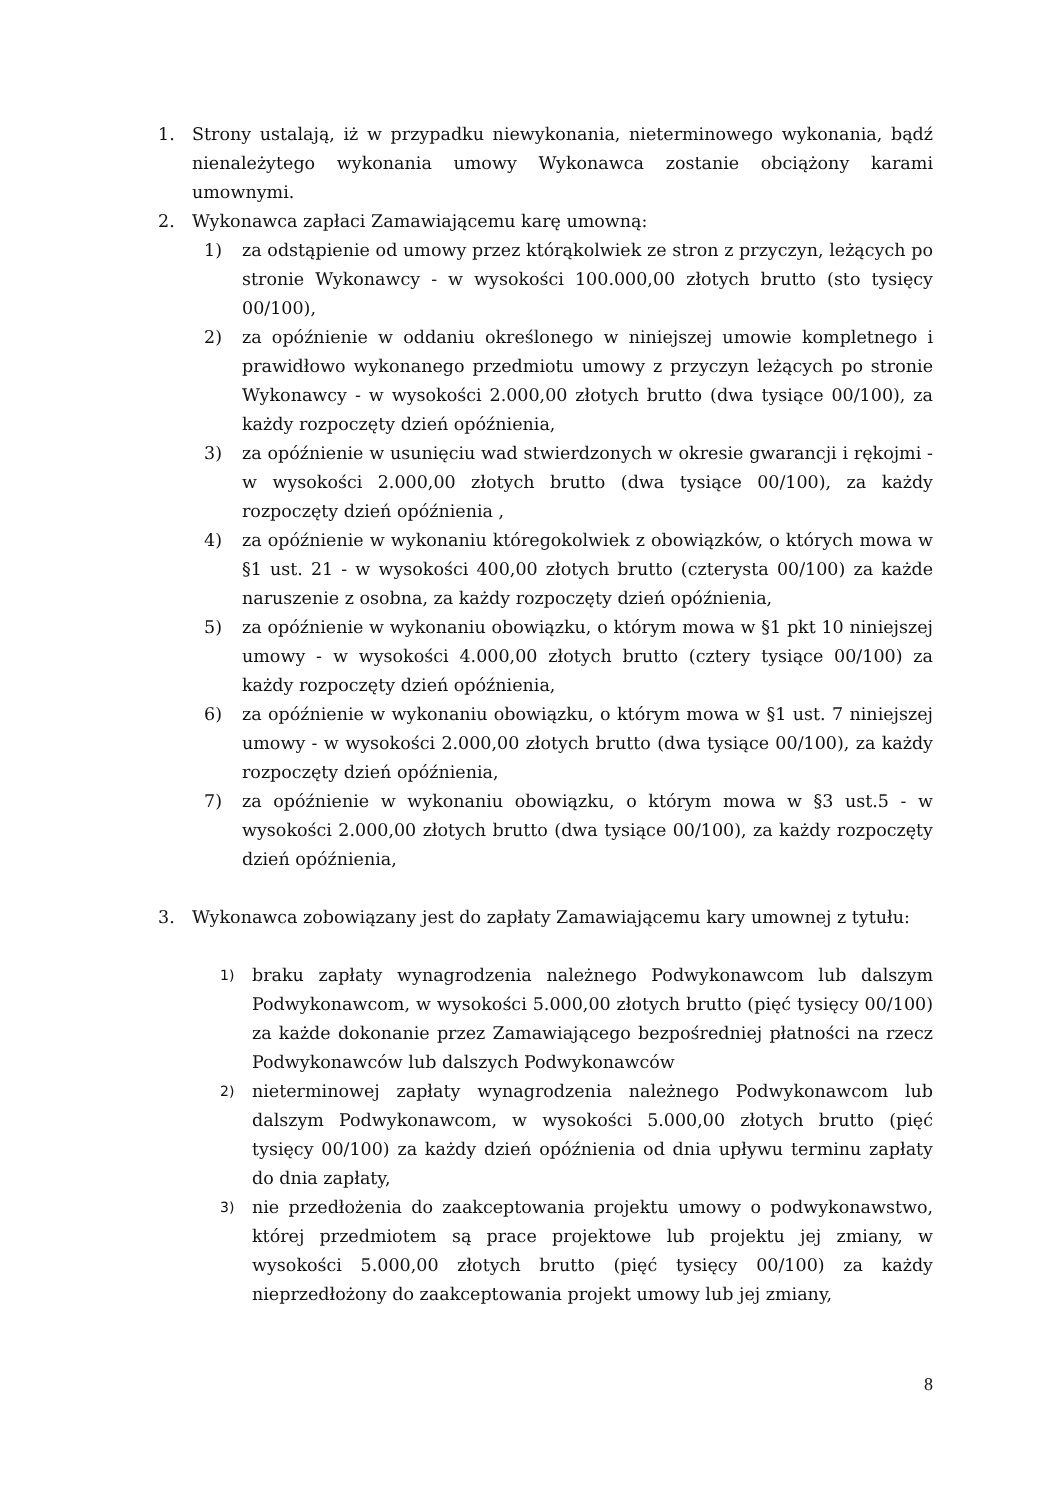1. Strony ustalają, iż w przypadku niewykonania, nieterminowego wykonania, bądź nienależytego wykonania umowy Wykonawca zostanie obciążony karami umownymi.
2. Wykonawca zapłaci Zamawiającemu karę umowną:
1) za odstąpienie od umowy przez którąkolwiek ze stron z przyczyn, leżących po stronie Wykonawcy - w wysokości 100.000,00 złotych brutto (sto tysięcy 00/100),
2) za opóźnienie w oddaniu określonego w niniejszej umowie kompletnego i prawidłowo wykonanego przedmiotu umowy z przyczyn leżących po stronie Wykonawcy - w wysokości 2.000,00 złotych brutto (dwa tysiące 00/100), za każdy rozpoczęty dzień opóźnienia,
3) za opóźnienie w usunięciu wad stwierdzonych w okresie gwarancji i rękojmi - w wysokości 2.000,00 złotych brutto (dwa tysiące 00/100), za każdy rozpoczęty dzień opóźnienia ,
4) za opóźnienie w wykonaniu któregokolwiek z obowiązków, o których mowa w §1 ust. 21 - w wysokości 400,00 złotych brutto (czterysta 00/100) za każde naruszenie z osobna, za każdy rozpoczęty dzień opóźnienia,
5) za opóźnienie w wykonaniu obowiązku, o którym mowa w §1 pkt 10 niniejszej umowy - w wysokości 4.000,00 złotych brutto (cztery tysiące 00/100) za każdy rozpoczęty dzień opóźnienia,
6) za opóźnienie w wykonaniu obowiązku, o którym mowa w §1 ust. 7 niniejszej umowy - w wysokości 2.000,00 złotych brutto (dwa tysiące 00/100), za każdy rozpoczęty dzień opóźnienia,
7) za opóźnienie w wykonaniu obowiązku, o którym mowa w §3 ust.5 - w wysokości 2.000,00 złotych brutto (dwa tysiące 00/100), za każdy rozpoczęty dzień opóźnienia,
3. Wykonawca zobowiązany jest do zapłaty Zamawiającemu kary umownej z tytułu:
1) braku zapłaty wynagrodzenia należnego Podwykonawcom lub dalszym Podwykonawcom, w wysokości 5.000,00 złotych brutto (pięć tysięcy 00/100) za każde dokonanie przez Zamawiającego bezpośredniej płatności na rzecz Podwykonawców lub dalszych Podwykonawców
2) nieterminowej zapłaty wynagrodzenia należnego Podwykonawcom lub dalszym Podwykonawcom, w wysokości 5.000,00 złotych brutto (pięć tysięcy 00/100) za każdy dzień opóźnienia od dnia upływu terminu zapłaty do dnia zapłaty,
3) nie przedłożenia do zaakceptowania projektu umowy o podwykonawstwo, której przedmiotem są prace projektowe lub projektu jej zmiany, w wysokości 5.000,00 złotych brutto (pięć tysięcy 00/100) za każdy nieprzedłożony do zaakceptowania projekt umowy lub jej zmiany,
8